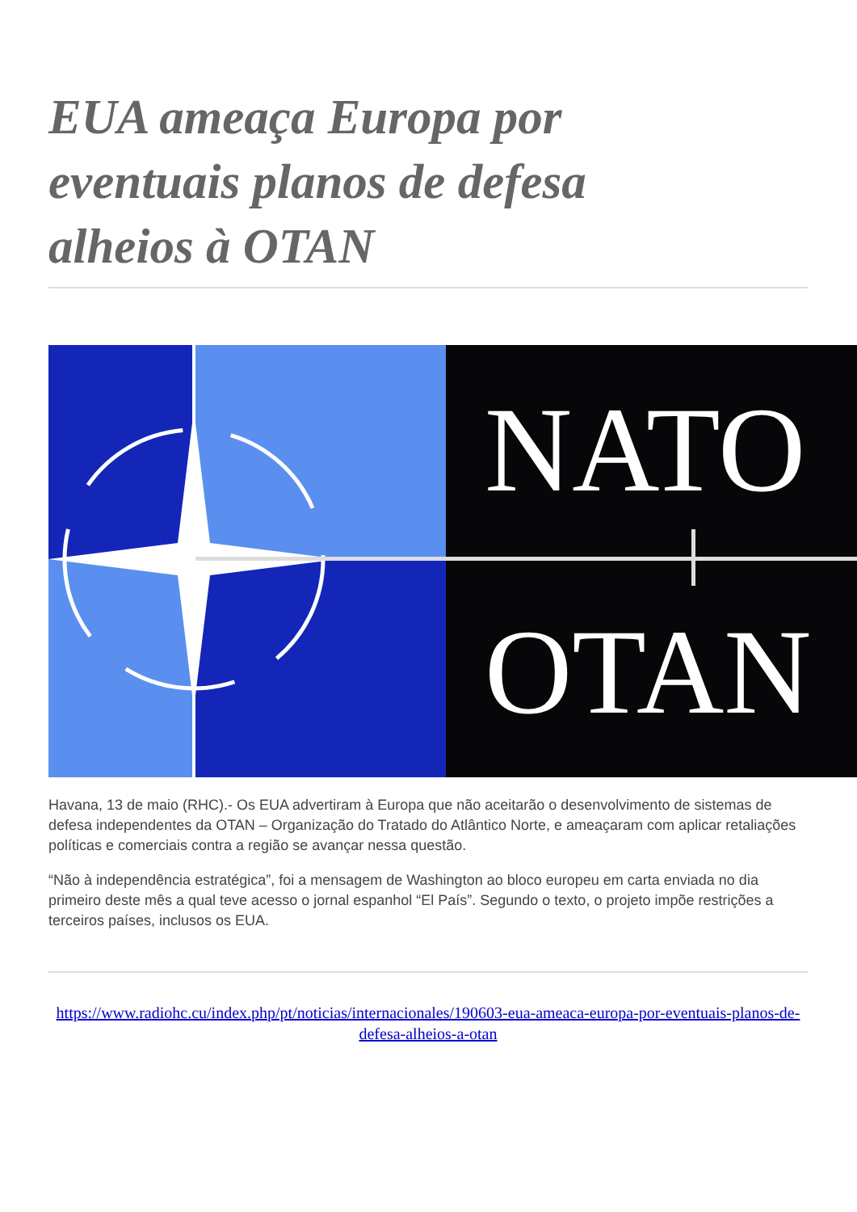EUA ameaça Europa por eventuais planos de defesa alheios à OTAN
NATO
OTAN
Havana, 13 de maio (RHC).- Os EUA advertiram à Europa que não aceitarão o desenvolvimento de sistemas de defesa independentes da OTAN – Organização do Tratado do Atlântico Norte, e ameaçaram com aplicar retaliações políticas e comerciais contra a região se avançar nessa questão.
“Não à independência estratégica”, foi a mensagem de Washington ao bloco europeu em carta enviada no dia primeiro deste mês a qual teve acesso o jornal espanhol “El País”. Segundo o texto, o projeto impõe restrições a terceiros países, inclusos os EUA.
https://www.radiohc.cu/index.php/pt/noticias/internacionales/190603-eua-ameaca-europa-por-eventuais-planos-de-defesa-alheios-a-otan